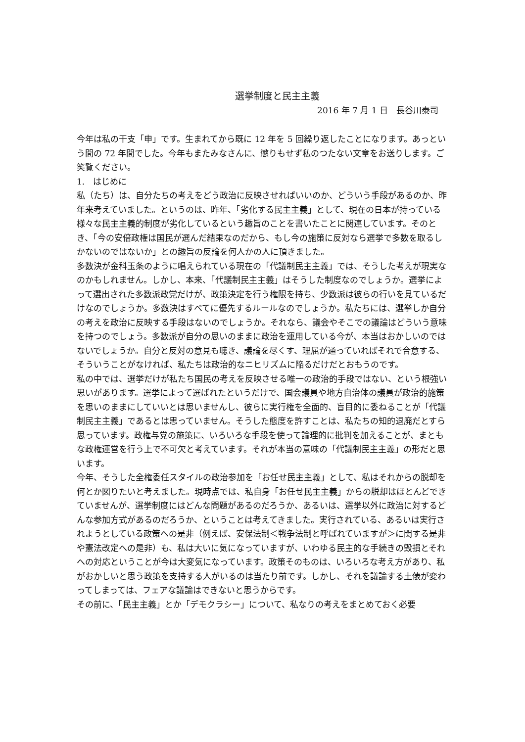選挙制度と民主主義
2016 年 7 月 1 日　長谷川泰司
今年は私の干支「申」です。生まれてから既に 12 年を 5 回繰り返したことになります。あっという間の 72 年間でした。今年もまたみなさんに、懲りもせず私のつたない文章をお送りします。ご笑覧ください。
1.　はじめに
私（たち）は、自分たちの考えをどう政治に反映させればいいのか、どういう手段があるのか、昨年来考えていました。というのは、昨年、「劣化する民主主義」として、現在の日本が持っている様々な民主主義的制度が劣化しているという趣旨のことを書いたことに関連しています。そのとき、「今の安倍政権は国民が選んだ結果なのだから、もし今の施策に反対なら選挙で多数を取るしかないのではないか」との趣旨の反論を何人かの人に頂きました。
多数決が金科玉条のように唱えられている現在の「代議制民主主義」では、そうした考えが現実なのかもしれません。しかし、本来、「代議制民主主義」はそうした制度なのでしょうか。選挙によって選出された多数派政党だけが、政策決定を行う権限を持ち、少数派は彼らの行いを見ているだけなのでしょうか。多数決はすべてに優先するルールなのでしょうか。私たちには、選挙しか自分の考えを政治に反映する手段はないのでしょうか。それなら、議会やそこでの議論はどういう意味を持つのでしょう。多数派が自分の思いのままに政治を運用している今が、本当はおかしいのではないでしょうか。自分と反対の意見も聴き、議論を尽くす、理屈が通っていればそれで合意する、そういうことがなければ、私たちは政治的なニヒリズムに陥るだけだとおもうのです。
私の中では、選挙だけが私たち国民の考えを反映させる唯一の政治的手段ではない、という根強い思いがあります。選挙によって選ばれたというだけで、国会議員や地方自治体の議員が政治的施策を思いのままにしていいとは思いませんし、彼らに実行権を全面的、盲目的に委ねることが「代議制民主主義」であるとは思っていません。そうした態度を許すことは、私たちの知的退廃だとすら思っています。政権与党の施策に、いろいろな手段を使って論理的に批判を加えることが、まともな政権運営を行う上で不可欠と考えています。それが本当の意味の「代議制民主主義」の形だと思います。
今年、そうした全権委任スタイルの政治参加を「お任せ民主主義」として、私はそれからの脱却を何とか図りたいと考えました。現時点では、私自身「お任せ民主主義」からの脱却はほとんどできていませんが、選挙制度にはどんな問題があるのだろうか、あるいは、選挙以外に政治に対するどんな参加方式があるのだろうか、ということは考えてきました。実行されている、あるいは実行されようとしている政策への是非（例えば、安保法制＜戦争法制と呼ばれていますが＞に関する是非や憲法改定への是非）も、私は大いに気になっていますが、いわゆる民主的な手続きの毀損とそれへの対応ということが今は大変気になっています。政策そのものは、いろいろな考え方があり、私がおかしいと思う政策を支持する人がいるのは当たり前です。しかし、それを議論する土俵が変わってしまっては、フェアな議論はできないと思うからです。
その前に、「民主主義」とか「デモクラシー」について、私なりの考えをまとめておく必要